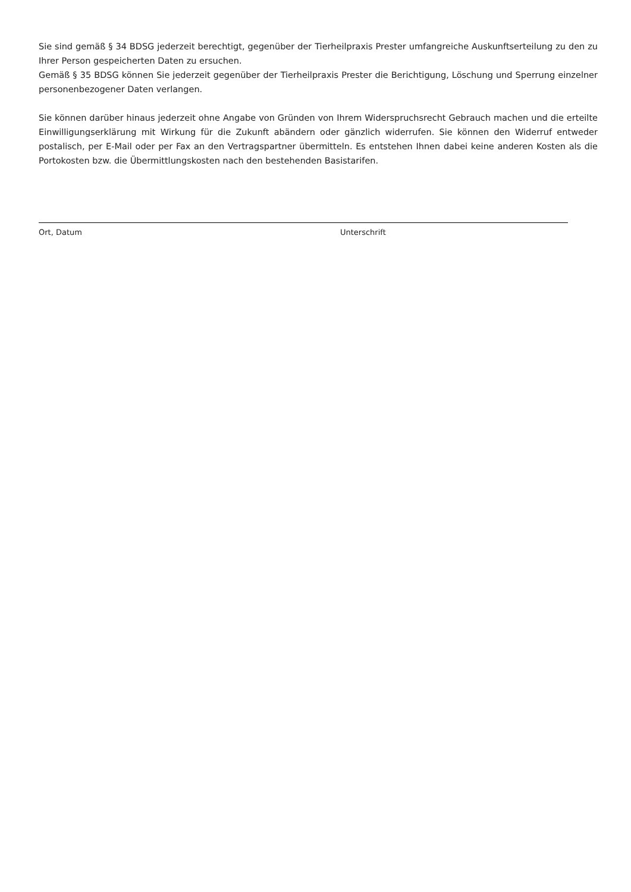Sie sind gemäß § 34 BDSG jederzeit berechtigt, gegenüber der Tierheilpraxis Prester umfangreiche Auskunftserteilung zu den zu Ihrer Person gespeicherten Daten zu ersuchen.
Gemäß § 35 BDSG können Sie jederzeit gegenüber der Tierheilpraxis Prester die Berichtigung, Löschung und Sperrung einzelner personenbezogener Daten verlangen.
Sie können darüber hinaus jederzeit ohne Angabe von Gründen von Ihrem Widerspruchsrecht Gebrauch machen und die erteilte Einwilligungserklärung mit Wirkung für die Zukunft abändern oder gänzlich widerrufen. Sie können den Widerruf entweder postalisch, per E-Mail oder per Fax an den Vertragspartner übermitteln. Es entstehen Ihnen dabei keine anderen Kosten als die Portokosten bzw. die Übermittlungskosten nach den bestehenden Basistarifen.
Ort, Datum Unterschrift